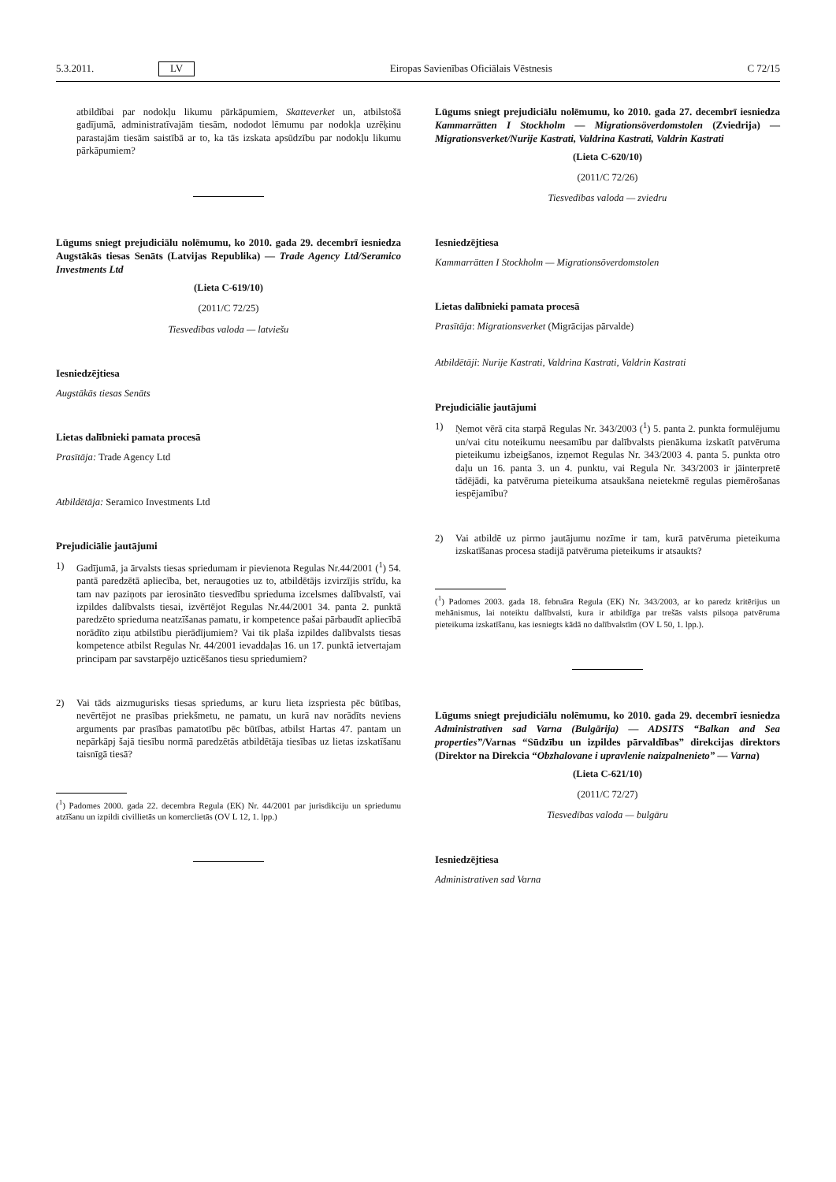5.3.2011. LV Eiropas Savienības Oficiālais Vēstnesis C 72/15
atbildībai par nodokļu likumu pārkāpumiem, Skatteverket un, atbilstošā gadījumā, administratīvajām tiesām, nododot lēmumu par nodokļa uzrēķinu parastajām tiesām saistībā ar to, ka tās izskata apsūdzību par nodokļu likumu pārkāpumiem?
Lūgums sniegt prejudiciālu nolēmumu, ko 2010. gada 29. decembrī iesniedza Augstākās tiesas Senāts (Latvijas Republika) — Trade Agency Ltd/Seramico Investments Ltd
(Lieta C-619/10)
(2011/C 72/25)
Tiesvedības valoda — latviešu
Iesniedzējtiesa
Augstākās tiesas Senāts
Lietas dalībnieki pamata procesā
Prasītāja: Trade Agency Ltd
Atbildētāja: Seramico Investments Ltd
Prejudiciālie jautājumi
1) Gadījumā, ja ārvalsts tiesas spriedumam ir pievienota Regulas Nr.44/2001 (<sup>1</sup>) 54. pantā paredzētā apliecība, bet, neraugoties uz to, atbildētājs izvirzījis strīdu, ka tam nav paziņots par ierosināto tiesvedību sprieduma izcelsmes dalībvalstī, vai izpildes dalībvalsts tiesai, izvērtējot Regulas Nr.44/2001 34. panta 2. punktā paredzēto sprieduma neatzīšanas pamatu, ir kompetence pašai pārbaudīt apliecībā norādīto ziņu atbilstību pierādījumiem? Vai tik plaša izpildes dalībvalsts tiesas kompetence atbilst Regulas Nr. 44/2001 ievaddaļas 16. un 17. punktā ietvertajam principam par savstarpējo uzticēšanos tiesu spriedumiem?
2) Vai tāds aizmugurisks tiesas spriedums, ar kuru lieta izspriesta pēc būtības, nevērtējot ne prasības priekšmetu, ne pamatu, un kurā nav norādīts neviens arguments par prasības pamatotību pēc būtības, atbilst Hartas 47. pantam un nepārkāpj šajā tiesību normā paredzētās atbildētāja tiesības uz lietas izskatīšanu taisnīgā tiesā?
(<sup>1</sup>) Padomes 2000. gada 22. decembra Regula (EK) Nr. 44/2001 par jurisdikciju un spriedumu atzīšanu un izpildi civillietās un komerclietās (OV L 12, 1. lpp.)
Lūgums sniegt prejudiciālu nolēmumu, ko 2010. gada 27. decembrī iesniedza Kammarrätten I Stockholm — Migrationsöverdomstolen (Zviedrija) — Migrationsverket/Nurije Kastrati, Valdrina Kastrati, Valdrin Kastrati
(Lieta C-620/10)
(2011/C 72/26)
Tiesvedības valoda — zviedru
Iesniedzējtiesa
Kammarrätten I Stockholm — Migrationsöverdomstolen
Lietas dalībnieki pamata procesā
Prasītāja: Migrationsverket (Migrācijas pārvalde)
Atbildētāji: Nurije Kastrati, Valdrina Kastrati, Valdrin Kastrati
Prejudiciālie jautājumi
1) Ņemot vērā cita starpā Regulas Nr. 343/2003 (<sup>1</sup>) 5. panta 2. punkta formulējumu un/vai citu noteikumu neesamību par dalībvalsts pienākuma izskatīt patvēruma pieteikumu izbeigšanos, izņemot Regulas Nr. 343/2003 4. panta 5. punkta otro daļu un 16. panta 3. un 4. punktu, vai Regula Nr. 343/2003 ir jāinterpretē tādējādi, ka patvēruma pieteikuma atsaukšana neietekmē regulas piemērošanas iespējamību?
2) Vai atbildē uz pirmo jautājumu nozīme ir tam, kurā patvēruma pieteikuma izskatīšanas procesa stadijā patvēruma pieteikums ir atsaukts?
(<sup>1</sup>) Padomes 2003. gada 18. februāra Regula (EK) Nr. 343/2003, ar ko paredz kritērijus un mehānismus, lai noteiktu dalībvalsti, kura ir atbildīga par trešās valsts pilsoņa patvēruma pieteikuma izskatīšanu, kas iesniegts kādā no dalībvalstīm (OV L 50, 1. lpp.).
Lūgums sniegt prejudiciālu nolēmumu, ko 2010. gada 29. decembrī iesniedza Administrativen sad Varna (Bulgārija) — ADSITS “Balkan and Sea properties”/Varnas “Sūdzību un izpildes pārvaldības” direkcijas direktors (Direktor na Direkcia “Obzhalovane i upravlenie naizpalnenieto” — Varna)
(Lieta C-621/10)
(2011/C 72/27)
Tiesvedības valoda — bulgāru
Iesniedzējtiesa
Administrativen sad Varna